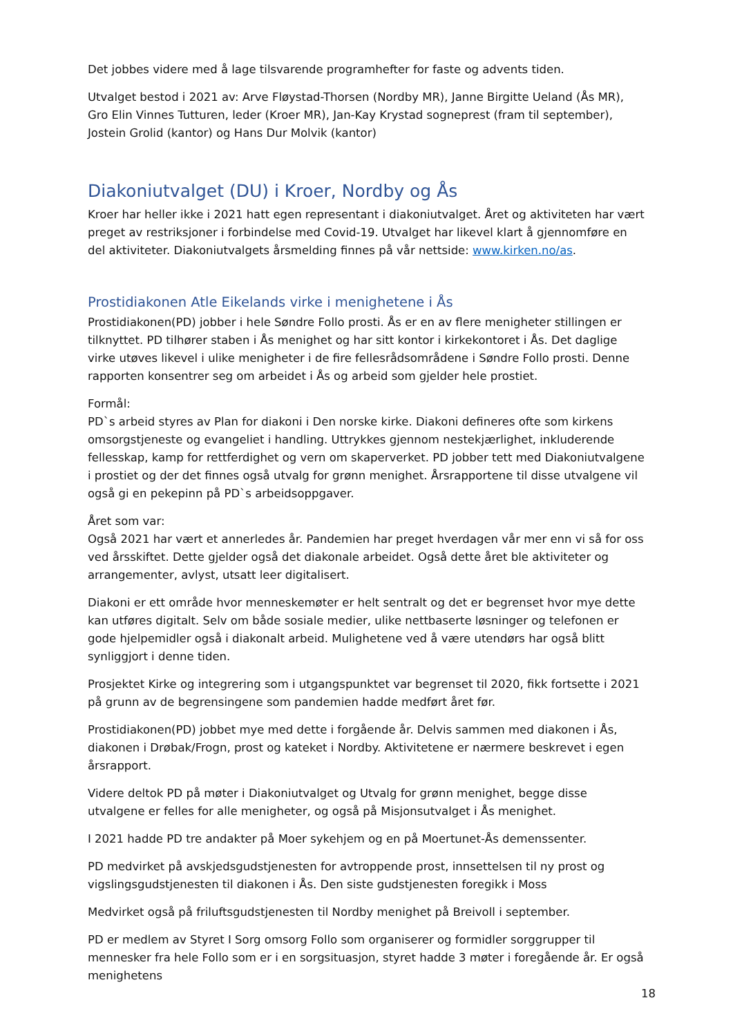Det jobbes videre med å lage tilsvarende programhefter for faste og advents tiden.
Utvalget bestod i 2021 av: Arve Fløystad-Thorsen (Nordby MR), Janne Birgitte Ueland (Ås MR), Gro Elin Vinnes Tutturen, leder (Kroer MR), Jan-Kay Krystad sogneprest (fram til september), Jostein Grolid (kantor) og Hans Dur Molvik (kantor)
Diakoniutvalget (DU) i Kroer, Nordby og Ås
Kroer har heller ikke i 2021 hatt egen representant i diakoniutvalget. Året og aktiviteten har vært preget av restriksjoner i forbindelse med Covid-19. Utvalget har likevel klart å gjennomføre en del aktiviteter. Diakoniutvalgets årsmelding finnes på vår nettside: www.kirken.no/as.
Prostidiakonen Atle Eikelands virke i menighetene i Ås
Prostidiakonen(PD) jobber i hele Søndre Follo prosti. Ås er en av flere menigheter stillingen er tilknyttet. PD tilhører staben i Ås menighet og har sitt kontor i kirkekontoret i Ås. Det daglige virke utøves likevel i ulike menigheter i de fire fellesrådsområdene i Søndre Follo prosti. Denne rapporten konsentrer seg om arbeidet i Ås og arbeid som gjelder hele prostiet.
Formål:
PD`s arbeid styres av Plan for diakoni i Den norske kirke. Diakoni defineres ofte som kirkens omsorgstjeneste og evangeliet i handling. Uttrykkes gjennom nestekjærlighet, inkluderende fellesskap, kamp for rettferdighet og vern om skaperverket. PD jobber tett med Diakoniutvalgene i prostiet og der det finnes også utvalg for grønn menighet. Årsrapportene til disse utvalgene vil også gi en pekepinn på PD`s arbeidsoppgaver.
Året som var:
Også 2021 har vært et annerledes år. Pandemien har preget hverdagen vår mer enn vi så for oss ved årsskiftet. Dette gjelder også det diakonale arbeidet. Også dette året ble aktiviteter og arrangementer, avlyst, utsatt leer digitalisert.
Diakoni er ett område hvor menneskemøter er helt sentralt og det er begrenset hvor mye dette kan utføres digitalt. Selv om både sosiale medier, ulike nettbaserte løsninger og telefonen er gode hjelpemidler også i diakonalt arbeid. Mulighetene ved å være utendørs har også blitt synliggjort i denne tiden.
Prosjektet Kirke og integrering som i utgangspunktet var begrenset til 2020, fikk fortsette i 2021 på grunn av de begrensingene som pandemien hadde medført året før.
Prostidiakonen(PD) jobbet mye med dette i forgående år. Delvis sammen med diakonen i Ås, diakonen i Drøbak/Frogn, prost og kateket i Nordby. Aktivitetene er nærmere beskrevet i egen årsrapport.
Videre deltok PD på møter i Diakoniutvalget og Utvalg for grønn menighet, begge disse utvalgene er felles for alle menigheter, og også på Misjonsutvalget i Ås menighet.
I 2021 hadde PD tre andakter på Moer sykehjem og en på Moertunet-Ås demenssenter.
PD medvirket på avskjedsgudstjenesten for avtroppende prost, innsettelsen til ny prost og vigslingsgudstjenesten til diakonen i Ås. Den siste gudstjenesten foregikk i Moss
Medvirket også på friluftsgudstjenesten til Nordby menighet på Breivoll i september.
PD er medlem av Styret I Sorg omsorg Follo som organiserer og formidler sorggrupper til mennesker fra hele Follo som er i en sorgsituasjon, styret hadde 3 møter i foregående år. Er også menighetens
18